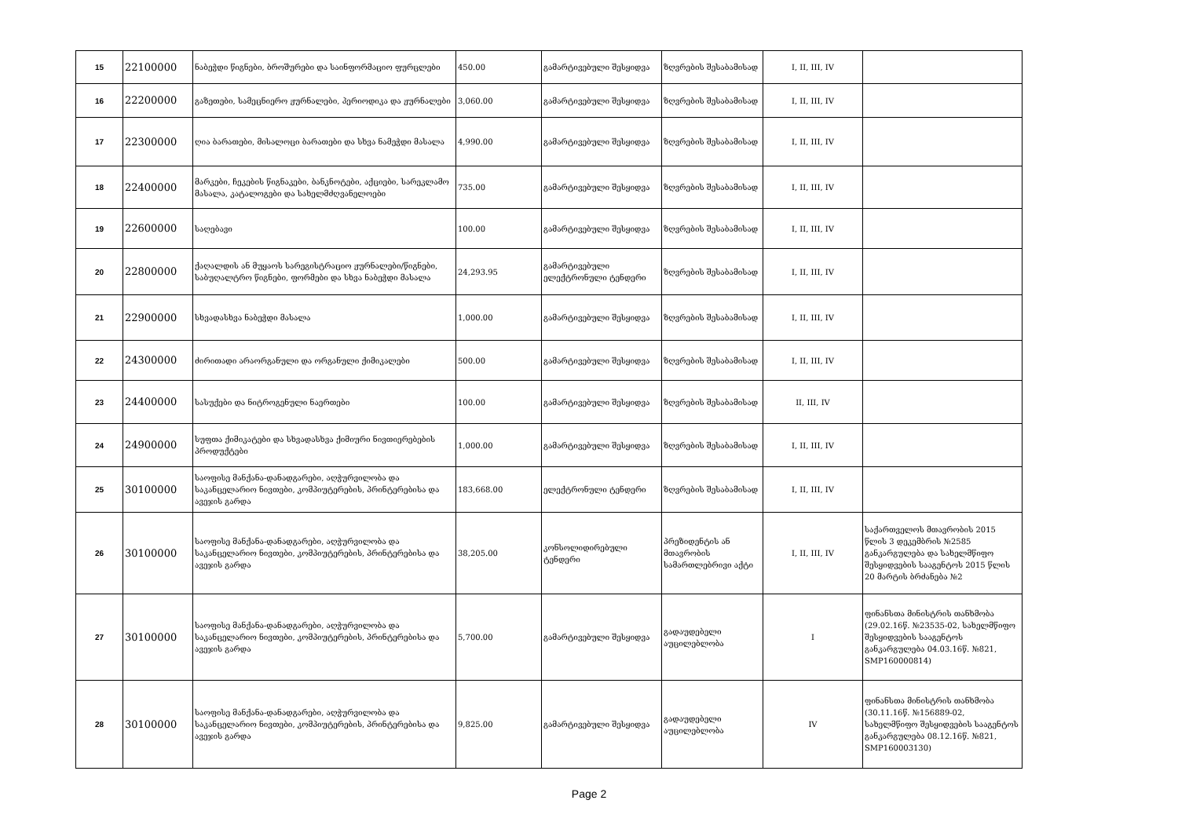| 15 | 22100000 | ნაბეჭდი წიგნები, ბროშურები და საინფორმაციო ფურცლები | 450.00 | გამარტივებული შესყიდვა | ზღვრების შესაბამისად | I, II, III, IV | |
| 16 | 22200000 | გაზეთები, სამეცნიერო ჟურნალები, პერიოდიკა და ჟურნალები | 3,060.00 | გამარტივებული შესყიდვა | ზღვრების შესაბამისად | I, II, III, IV | |
| 17 | 22300000 | ღია ბარათები, მისალოცი ბარათები და სხვა ნამეჭდი მასალა | 4,990.00 | გამარტივებული შესყიდვა | ზღვრების შესაბამისად | I, II, III, IV | |
| 18 | 22400000 | მარკები, ჩეკების წიგნაკები, ბანკნოტები, აქციები, სარეკლამო მასალა, კატალოგები და სახელმძღვანელოები | 735.00 | გამარტივებული შესყიდვა | ზღვრების შესაბამისად | I, II, III, IV | |
| 19 | 22600000 | საღებავი | 100.00 | გამარტივებული შესყიდვა | ზღვრების შესაბამისად | I, II, III, IV | |
| 20 | 22800000 | ქაღალდის ან მუყაოს სარეგისტრაციო ჟურნალები/წიგნები, საბუღალტრო წიგნები, ფორმები და სხვა ნაბეჭდი მასალა | 24,293.95 | გამარტივებული ელექტრონული ტენდერი | ზღვრების შესაბამისად | I, II, III, IV | |
| 21 | 22900000 | სხვადასხვა ნაბეჭდი მასალა | 1,000.00 | გამარტივებული შესყიდვა | ზღვრების შესაბამისად | I, II, III, IV | |
| 22 | 24300000 | ძირითადი არაორგანული და ორგანული ქიმიკალები | 500.00 | გამარტივებული შესყიდვა | ზღვრების შესაბამისად | I, II, III, IV | |
| 23 | 24400000 | სასუქები და ნიტროგენული ნაერთები | 100.00 | გამარტივებული შესყიდვა | ზღვრების შესაბამისად | II, III, IV | |
| 24 | 24900000 | სუფთა ქიმიკატები და სხვადასხვა ქიმიური ნივთიერებების პროდუქტები | 1,000.00 | გამარტივებული შესყიდვა | ზღვრების შესაბამისად | I, II, III, IV | |
| 25 | 30100000 | საოფისე მანქანა-დანადგარები, აღჭურვილობა და საკანცელარიო ნივთები, კომპიუტერების, პრინტერებისა და ავეჯის გარდა | 183,668.00 | ელექტრონული ტენდერი | ზღვრების შესაბამისად | I, II, III, IV | |
| 26 | 30100000 | საოფისე მანქანა-დანადგარები, აღჭურვილობა და საკანცელარიო ნივთები, კომპიუტერების, პრინტერებისა და ავეჯის გარდა | 38,205.00 | კონსოლიდირებული ტენდერი | პრეზიდენტის ან მთავრობის სამართლებრივი აქტი | I, II, III, IV | საქართველოს მთავრობის 2015 წლის 3 დეკემბრის №2585 განკარგულება და სახელმწიფო შესყიდვების სააგენტოს 2015 წლის 20 მარტის ბრძანება №2 |
| 27 | 30100000 | საოფისე მანქანა-დანადგარები, აღჭურვილობა და საკანცელარიო ნივთები, კომპიუტერების, პრინტერებისა და ავეჯის გარდა | 5,700.00 | გამარტივებული შესყიდვა | გადაუდებელი აუცილებლობა | I | ფინანსთა მინისტრის თანხმობა (29.02.16წ. №23535-02, სახელმწიფო შესყიდვების სააგენტოს განკარგულება 04.03.16წ. №821, SMP160000814) |
| 28 | 30100000 | საოფისე მანქანა-დანადგარები, აღჭურვილობა და საკანცელარიო ნივთები, კომპიუტერების, პრინტერებისა და ავეჯის გარდა | 9,825.00 | გამარტივებული შესყიდვა | გადაუდებელი აუცილებლობა | IV | ფინანსთა მინისტრის თანხმობა (30.11.16წ. №156889-02, სახელმწიფო შესყიდვების სააგენტოს განკარგულება 08.12.16წ. №821, SMP160003130) |
Page 2